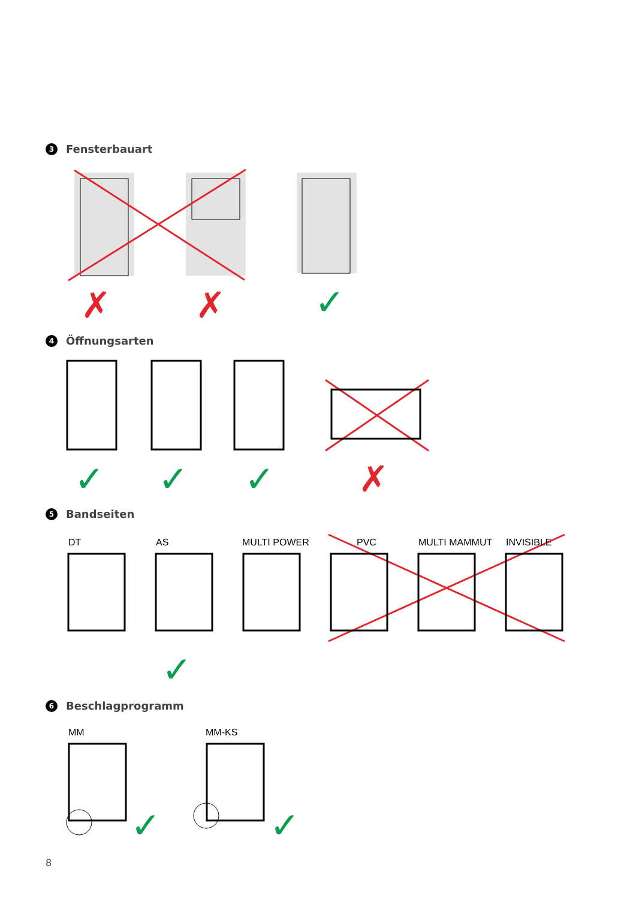✓
✓
✓
✓
✓
✓
✓
✗
✗
✗
3 Fensterbauart
4 Öffnungsarten
5 Bandseiten
6 Beschlagprogramm
DT AS MULTI POWER PVC MULTI MAMMUT INVISIBLE
MM MM-KS
8